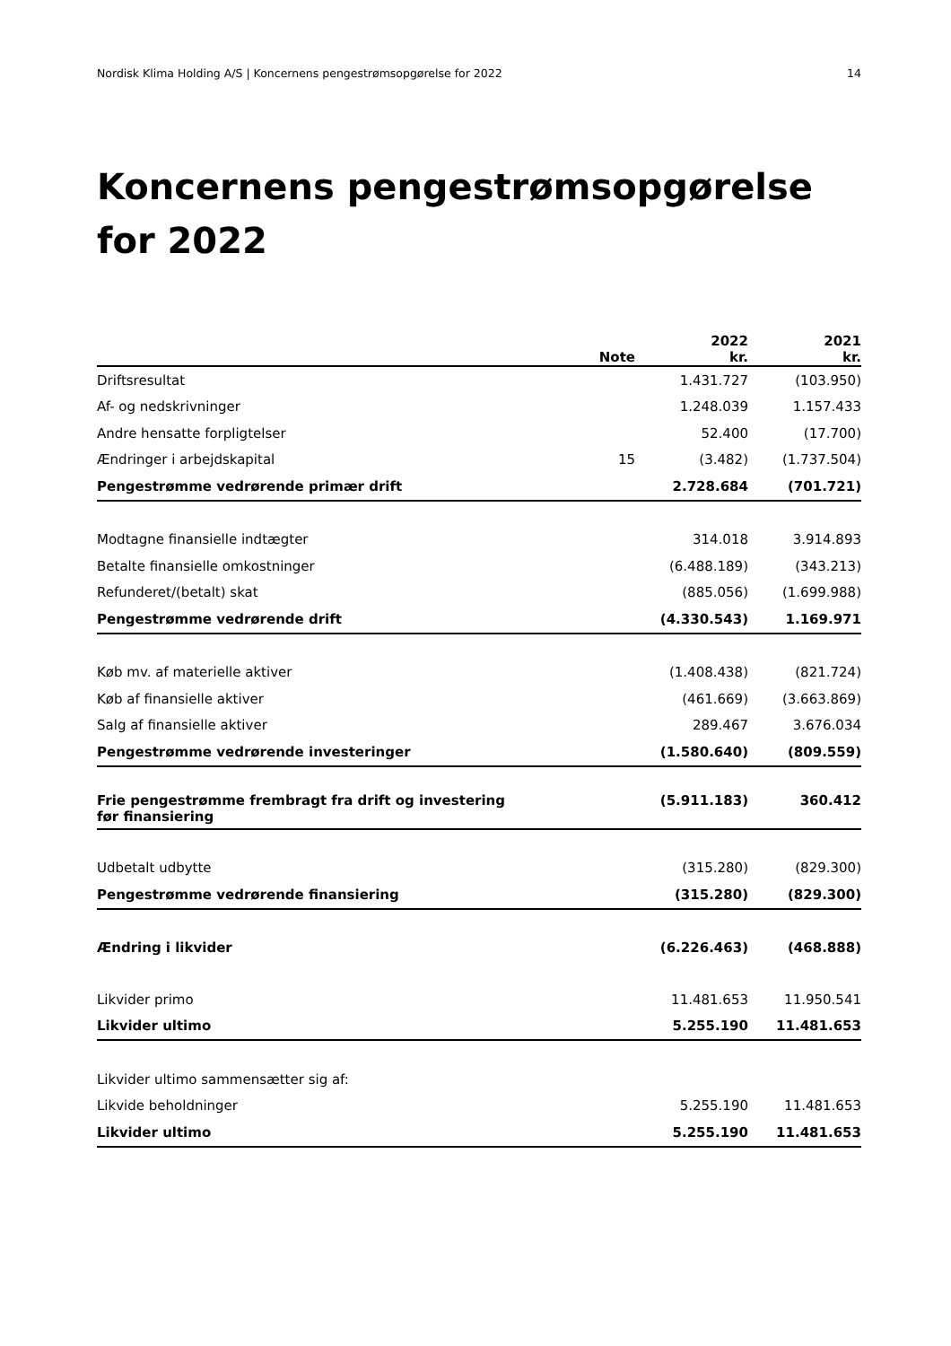Nordisk Klima Holding A/S | Koncernens pengestrømsopgørelse for 2022 14
Koncernens pengestrømsopgørelse for 2022
| | Note | 2022 kr. | 2021 kr. |
| --- | --- | --- | --- |
| Driftsresultat | | 1.431.727 | (103.950) |
| Af- og nedskrivninger | | 1.248.039 | 1.157.433 |
| Andre hensatte forpligtelser | | 52.400 | (17.700) |
| Ændringer i arbejdskapital | 15 | (3.482) | (1.737.504) |
| Pengestrømme vedrørende primær drift | | 2.728.684 | (701.721) |
| Modtagne finansielle indtægter | | 314.018 | 3.914.893 |
| Betalte finansielle omkostninger | | (6.488.189) | (343.213) |
| Refunderet/(betalt) skat | | (885.056) | (1.699.988) |
| Pengestrømme vedrørende drift | | (4.330.543) | 1.169.971 |
| Køb mv. af materielle aktiver | | (1.408.438) | (821.724) |
| Køb af finansielle aktiver | | (461.669) | (3.663.869) |
| Salg af finansielle aktiver | | 289.467 | 3.676.034 |
| Pengestrømme vedrørende investeringer | | (1.580.640) | (809.559) |
| Frie pengestrømme frembragt fra drift og investering før finansiering | | (5.911.183) | 360.412 |
| Udbetalt udbytte | | (315.280) | (829.300) |
| Pengestrømme vedrørende finansiering | | (315.280) | (829.300) |
| Ændring i likvider | | (6.226.463) | (468.888) |
| Likvider primo | | 11.481.653 | 11.950.541 |
| Likvider ultimo | | 5.255.190 | 11.481.653 |
| Likvider ultimo sammensætter sig af: | | | |
| Likvide beholdninger | | 5.255.190 | 11.481.653 |
| Likvider ultimo | | 5.255.190 | 11.481.653 |